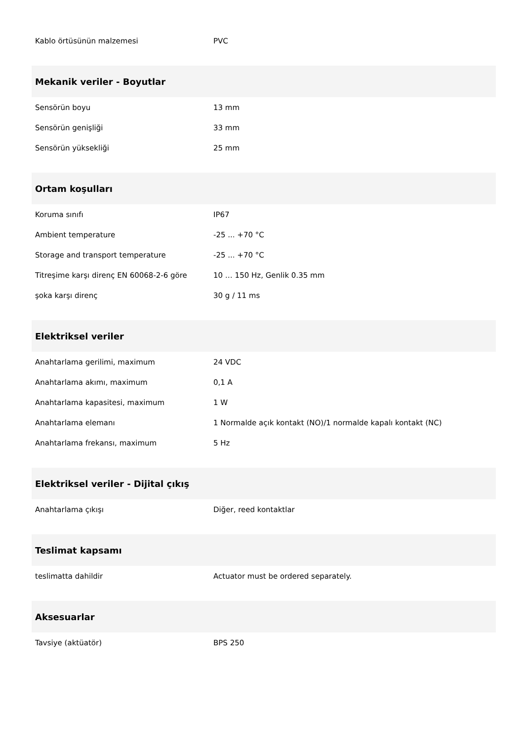| Kablo örtüsünün malzemesi | PVC |
| Mekanik veriler - Boyutlar | |
| Sensörün boyu | 13 mm |
| Sensörün genişliği | 33 mm |
| Sensörün yüksekliği | 25 mm |
| Ortam koşulları | |
| Koruma sınıfı | IP67 |
| Ambient temperature | -25 ... +70 °C |
| Storage and transport temperature | -25 ... +70 °C |
| Titreşime karşı direnç EN 60068-2-6 göre | 10 … 150 Hz, Genlik 0.35 mm |
| şoka karşı direnç | 30 g / 11 ms |
| Elektriksel veriler | |
| Anahtarlama gerilimi, maximum | 24 VDC |
| Anahtarlama akımı, maximum | 0,1 A |
| Anahtarlama kapasitesi, maximum | 1 W |
| Anahtarlama elemanı | 1 Normalde açık kontakt (NO)/1 normalde kapalı kontakt (NC) |
| Anahtarlama frekansı, maximum | 5 Hz |
| Elektriksel veriler - Dijital çıkış | |
| Anahtarlama çıkışı | Diğer, reed kontaktlar |
| Teslimat kapsamı | |
| teslimatta dahildir | Actuator must be ordered separately. |
| Aksesuarlar | |
| Tavsiye (aktüatör) | BPS 250 |